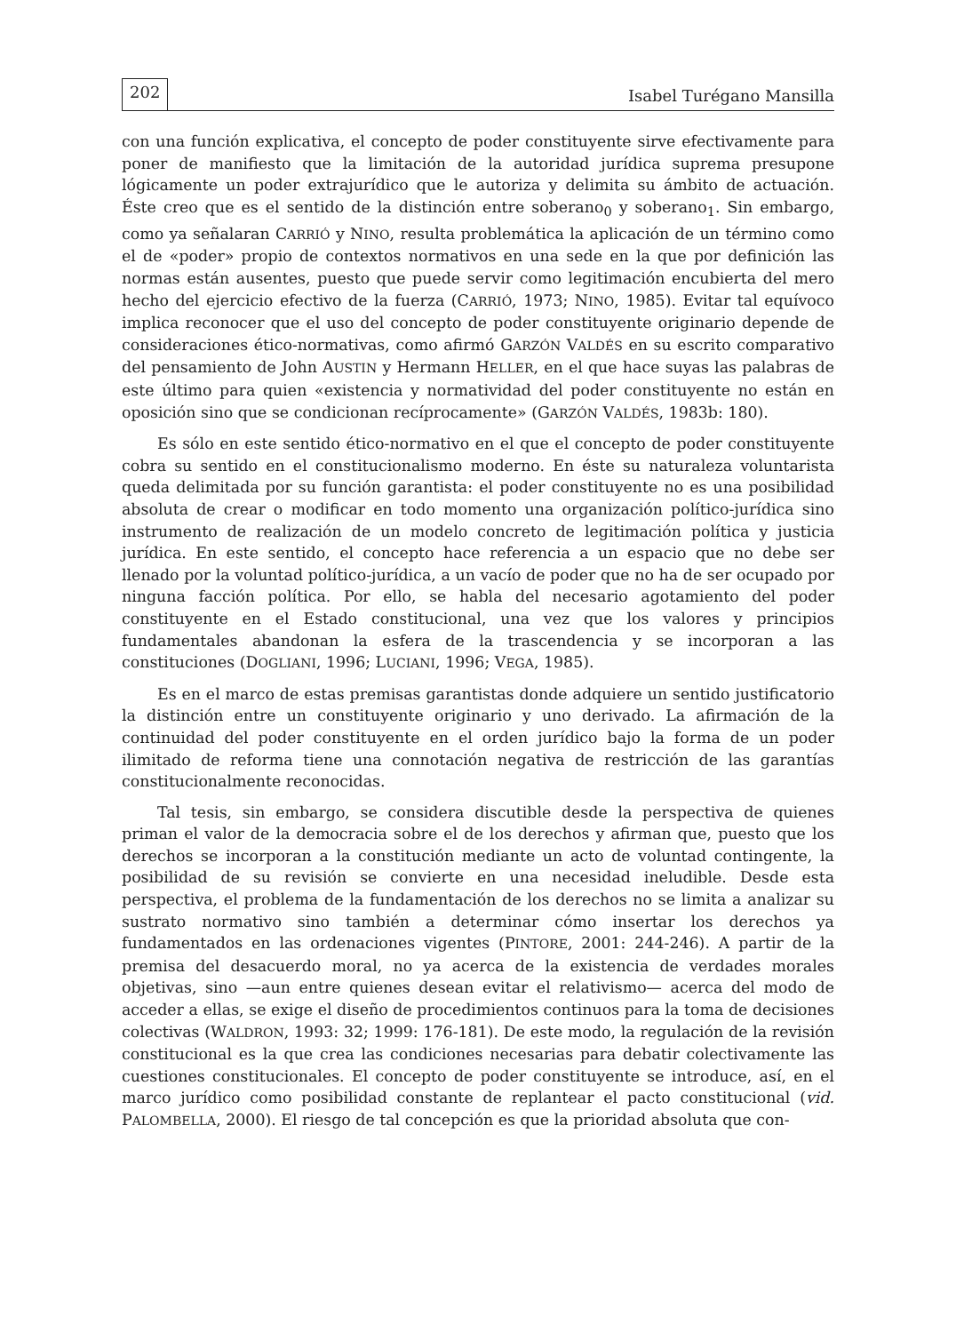202 Isabel Turégano Mansilla
con una función explicativa, el concepto de poder constituyente sirve efectivamente para poner de manifiesto que la limitación de la autoridad jurídica suprema presupone lógicamente un poder extrajurídico que le autoriza y delimita su ámbito de actuación. Éste creo que es el sentido de la distinción entre soberano<sub>0</sub> y soberano<sub>1</sub>. Sin embargo, como ya señalaran CARRIÓ y NINO, resulta problemática la aplicación de un término como el de «poder» propio de contextos normativos en una sede en la que por definición las normas están ausentes, puesto que puede servir como legitimación encubierta del mero hecho del ejercicio efectivo de la fuerza (CARRIÓ, 1973; NINO, 1985). Evitar tal equívoco implica reconocer que el uso del concepto de poder constituyente originario depende de consideraciones ético-normativas, como afirmó GARZÓN VALDÉS en su escrito comparativo del pensamiento de John AUSTIN y Hermann HELLER, en el que hace suyas las palabras de este último para quien «existencia y normatividad del poder constituyente no están en oposición sino que se condicionan recíprocamente» (GARZÓN VALDÉS, 1983b: 180).
Es sólo en este sentido ético-normativo en el que el concepto de poder constituyente cobra su sentido en el constitucionalismo moderno. En éste su naturaleza voluntarista queda delimitada por su función garantista: el poder constituyente no es una posibilidad absoluta de crear o modificar en todo momento una organización político-jurídica sino instrumento de realización de un modelo concreto de legitimación política y justicia jurídica. En este sentido, el concepto hace referencia a un espacio que no debe ser llenado por la voluntad político-jurídica, a un vacío de poder que no ha de ser ocupado por ninguna facción política. Por ello, se habla del necesario agotamiento del poder constituyente en el Estado constitucional, una vez que los valores y principios fundamentales abandonan la esfera de la trascendencia y se incorporan a las constituciones (DOGLIANI, 1996; LUCIANI, 1996; VEGA, 1985).
Es en el marco de estas premisas garantistas donde adquiere un sentido justificatorio la distinción entre un constituyente originario y uno derivado. La afirmación de la continuidad del poder constituyente en el orden jurídico bajo la forma de un poder ilimitado de reforma tiene una connotación negativa de restricción de las garantías constitucionalmente reconocidas.
Tal tesis, sin embargo, se considera discutible desde la perspectiva de quienes priman el valor de la democracia sobre el de los derechos y afirman que, puesto que los derechos se incorporan a la constitución mediante un acto de voluntad contingente, la posibilidad de su revisión se convierte en una necesidad ineludible. Desde esta perspectiva, el problema de la fundamentación de los derechos no se limita a analizar su sustrato normativo sino también a determinar cómo insertar los derechos ya fundamentados en las ordenaciones vigentes (PINTORE, 2001: 244-246). A partir de la premisa del desacuerdo moral, no ya acerca de la existencia de verdades morales objetivas, sino —aun entre quienes desean evitar el relativismo— acerca del modo de acceder a ellas, se exige el diseño de procedimientos continuos para la toma de decisiones colectivas (WALDRON, 1993: 32; 1999: 176-181). De este modo, la regulación de la revisión constitucional es la que crea las condiciones necesarias para debatir colectivamente las cuestiones constitucionales. El concepto de poder constituyente se introduce, así, en el marco jurídico como posibilidad constante de replantear el pacto constitucional (vid. PALOMBELLA, 2000). El riesgo de tal concepción es que la prioridad absoluta que con-